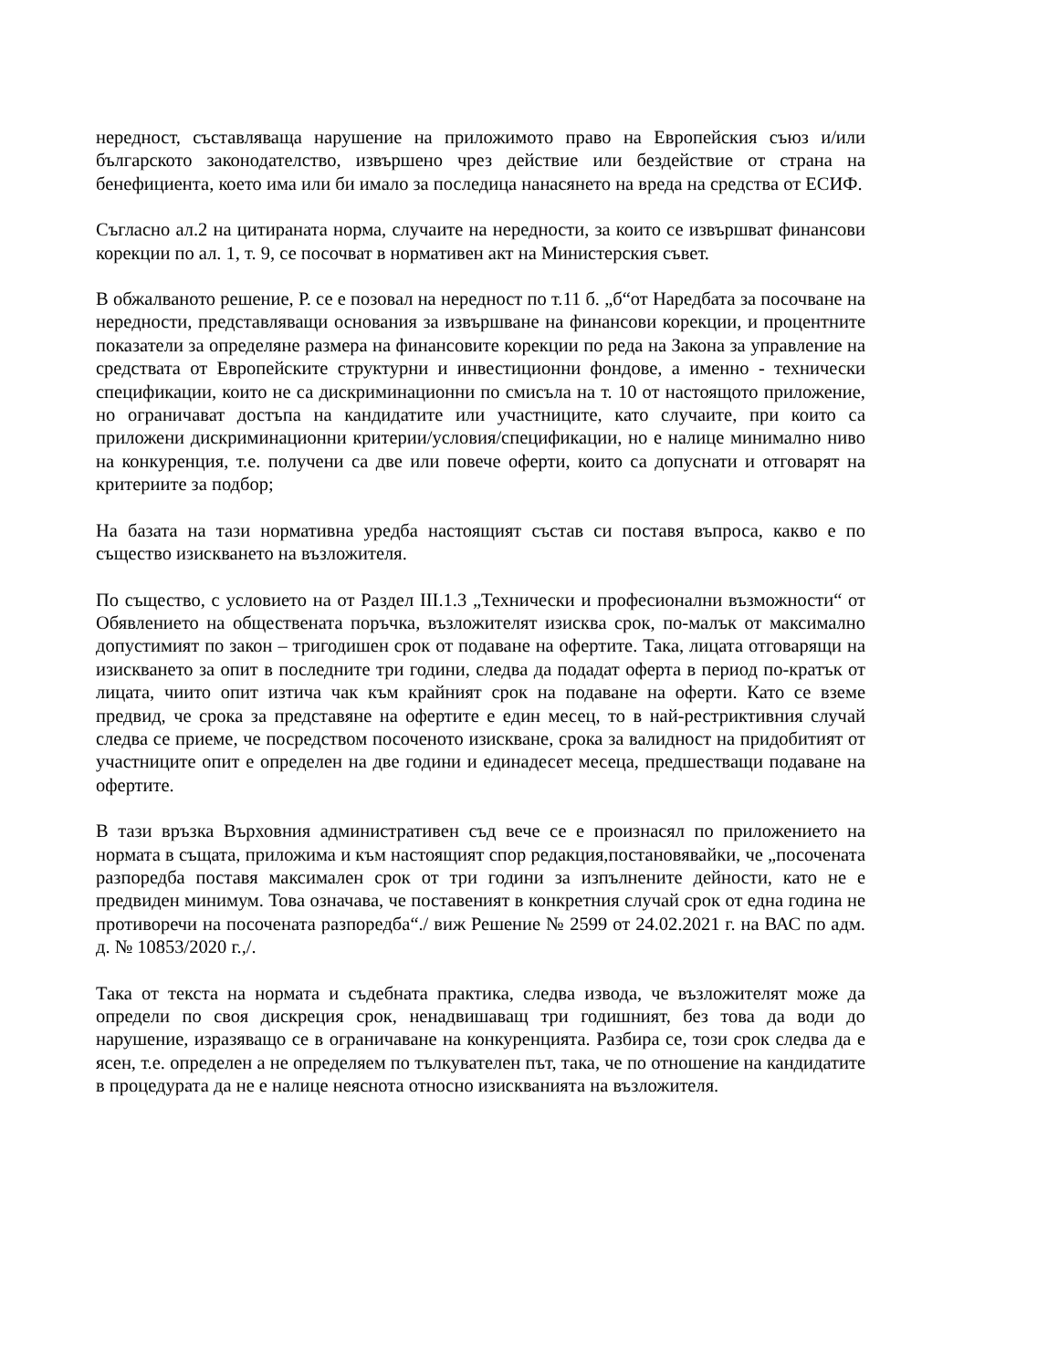нередност, съставляваща нарушение на приложимото право на Европейския съюз и/или българското законодателство, извършено чрез действие или бездействие от страна на бенефициента, което има или би имало за последица нанасянето на вреда на средства от ЕСИФ.
Съгласно ал.2 на цитираната норма, случаите на нередности, за които се извършват финансови корекции по ал. 1, т. 9, се посочват в нормативен акт на Министерския съвет.
В обжалваното решение, Р. се е позовал на нередност по т.11 б. „б“от Наредбата за посочване на нередности, представляващи основания за извършване на финансови корекции, и процентните показатели за определяне размера на финансовите корекции по реда на Закона за управление на средствата от Европейските структурни и инвестиционни фондове, а именно - технически спецификации, които не са дискриминационни по смисъла на т. 10 от настоящото приложение, но ограничават достъпа на кандидатите или участниците, като случаите, при които са приложени дискриминационни критерии/условия/спецификации, но е налице минимално ниво на конкуренция, т.е. получени са две или повече оферти, които са допуснати и отговарят на критериите за подбор;
На базата на тази нормативна уредба настоящият състав си поставя въпроса, какво е по същество изискването на възложителя.
По същество, с условието на от Раздел III.1.3 „Технически и професионални възможности“ от Обявлението на обществената поръчка, възложителят изисква срок, по-малък от максимално допустимият по закон – тригодишен срок от подаване на офертите. Така, лицата отговарящи на изискването за опит в последните три години, следва да подадат оферта в период по-кратък от лицата, чиито опит изтича чак към крайният срок на подаване на оферти. Като се вземе предвид, че срока за представяне на офертите е един месец, то в най-рестриктивния случай следва се приеме, че посредством посоченото изискване, срока за валидност на придобитият от участниците опит е определен на две години и единадесет месеца, предшестващи подаване на офертите.
В тази връзка Върховния административен съд вече се е произнасял по приложението на нормата в същата, приложима и към настоящият спор редакция,постановявайки, че „посочената разпоредба поставя максимален срок от три години за изпълнените дейности, като не е предвиден минимум. Това означава, че поставеният в конкретния случай срок от една година не противоречи на посочената разпоредба“./ виж Решение № 2599 от 24.02.2021 г. на ВАС по адм. д. № 10853/2020 г.,/.
Така от текста на нормата и съдебната практика, следва извода, че възложителят може да определи по своя дискреция срок, ненадвишаващ три годишният, без това да води до нарушение, изразяващо се в ограничаване на конкуренцията. Разбира се, този срок следва да е ясен, т.е. определен а не определяем по тълкувателен път, така, че по отношение на кандидатите в процедурата да не е налице неяснота относно изискванията на възложителя.